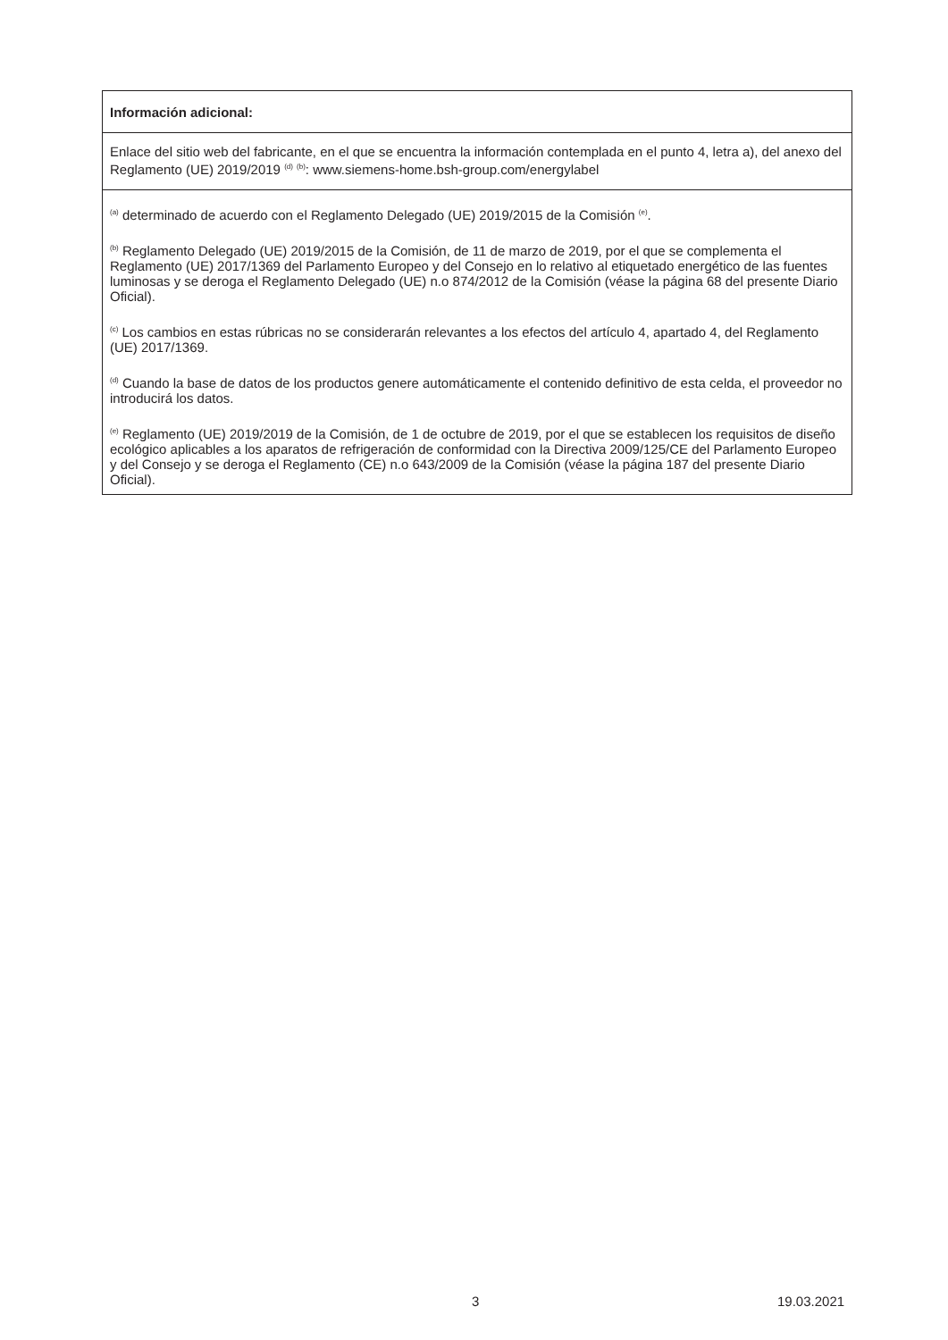| Información adicional: |
| Enlace del sitio web del fabricante, en el que se encuentra la información contemplada en el punto 4, letra a), del anexo del Reglamento (UE) 2019/2019 <sup>(d)</sup> <sup>(b)</sup>: www.siemens-home.bsh-group.com/energylabel |
| <sup>(a)</sup> determinado de acuerdo con el Reglamento Delegado (UE) 2019/2015 de la Comisión <sup>(e)</sup>. <sup>(b)</sup> Reglamento Delegado (UE) 2019/2015 de la Comisión, de 11 de marzo de 2019, por el que se complementa el Reglamento (UE) 2017/1369 del Parlamento Europeo y del Consejo en lo relativo al etiquetado energético de las fuentes luminosas y se deroga el Reglamento Delegado (UE) n.o 874/2012 de la Comisión (véase la página 68 del presente Diario Oficial). <sup>(c)</sup> Los cambios en estas rúbricas no se considerarán relevantes a los efectos del artículo 4, apartado 4, del Reglamento (UE) 2017/1369. <sup>(d)</sup> Cuando la base de datos de los productos genere automáticamente el contenido definitivo de esta celda, el proveedor no introducirá los datos. <sup>(e)</sup> Reglamento (UE) 2019/2019 de la Comisión, de 1 de octubre de 2019, por el que se establecen los requisitos de diseño ecológico aplicables a los aparatos de refrigeración de conformidad con la Directiva 2009/125/CE del Parlamento Europeo y del Consejo y se deroga el Reglamento (CE) n.o 643/2009 de la Comisión (véase la página 187 del presente Diario Oficial). |
3 19.03.2021